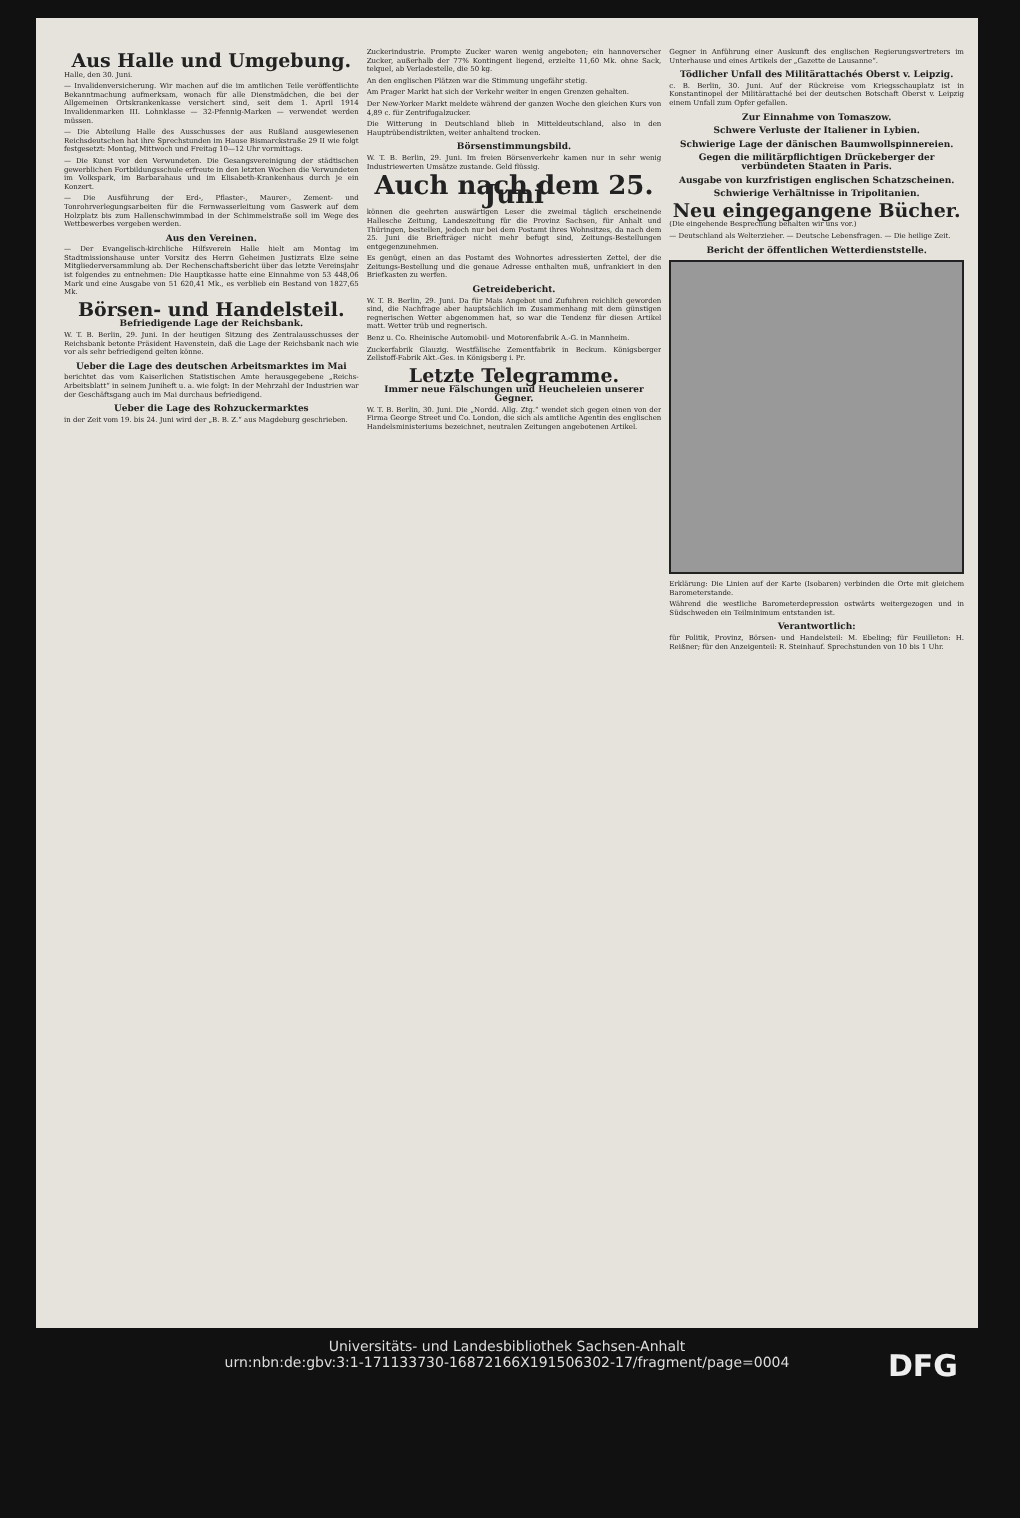Aus Halle und Umgebung.
Halle, den 30. Juni.
— Invalidenversicherung. Wir machen auf die im amtlichen Teile veröffentlichte Bekanntmachung aufmerksam, wonach für alle Dienstmädchen, die bei der Allgemeinen Ortskrankenkasse versichert sind, seit dem 1. April 1914 Invalidenmarken III. Lohnklasse — 32-Pfennig-Marken — verwendet werden müssen.
— Die Abteilung Halle des Ausschusses der aus Rußland ausgewiesenen Reichsdeutschen hat ihre Sprechstunden im Hause Bismarckstraße 29 II wie folgt festgesetzt: Montag, Mittwoch und Freitag 10—12 Uhr vormittags.
— Die Kunst vor den Verwundeten. Die Gesangsvereinigung der städtischen gewerblichen Fortbildungsschule erfreute in den letzten Wochen die Verwundeten im Volkspark, im Barbarahaus und im Elisabeth-Krankenhaus durch je ein Konzert.
— Die Ausführung der Erd-, Pflaster-, Maurer-, Zement- und Tonrohrverlegungsarbeiten für die Fernwasserleitung vom Gaswerk auf dem Holzplatz bis zum Hallenschwimmbad in der Schimmelstraße soll im Wege des Wettbewerbes vergeben werden.
Aus den Vereinen.
— Der Evangelisch-kirchliche Hilfsverein Halle hielt am Montag im Stadtmissionshause unter Vorsitz des Herrn Geheimen Justizrats Elze seine Mitgliederversammlung ab. Der Rechenschaftsbericht über das letzte Vereinsjahr ist folgendes zu entnehmen: Die Hauptkasse hatte eine Einnahme von 53 448,06 Mark und eine Ausgabe von 51 620,41 Mk., es verblieb ein Bestand von 1827,65 Mk.
Börsen- und Handelsteil.
Befriedigende Lage der Reichsbank.
W. T. B. Berlin, 29. Juni. In der heutigen Sitzung des Zentralausschusses der Reichsbank betonte Präsident Havenstein, daß die Lage der Reichsbank nach wie vor als sehr befriedigend gelten könne.
Ueber die Lage des deutschen Arbeitsmarktes im Mai
berichtet das vom Kaiserlichen Statistischen Amte herausgegebene „Reichs-Arbeitsblatt“ in seinem Juniheft u. a. wie folgt: In der Mehrzahl der Industrien war der Geschäftsgang auch im Mai durchaus befriedigend.
Ueber die Lage des Rohzuckermarktes
in der Zeit vom 19. bis 24. Juni wird der „B. B. Z.“ aus Magdeburg geschrieben.
Zuckerindustrie. Prompte Zucker waren wenig angeboten; ein hannoverscher Zucker, außerhalb der 77% Kontingent liegend, erzielte 11,60 Mk. ohne Sack, telquel, ab Verladestelle, die 50 kg.
An den englischen Plätzen war die Stimmung ungefähr stetig.
Am Prager Markt hat sich der Verkehr weiter in engen Grenzen gehalten.
Der New-Yorker Markt meldete während der ganzen Woche den gleichen Kurs von 4,89 c. für Zentrifugalzucker.
Die Witterung in Deutschland blieb in Mitteldeutschland, also in den Hauptrübendistrikten, weiter anhaltend trocken.
Börsenstimmungsbild.
W. T. B. Berlin, 29. Juni. Im freien Börsenverkehr kamen nur in sehr wenig Industriewerten Umsätze zustande. Geld flüssig.
Auch nach dem 25. Juni
können die geehrten auswärtigen Leser die zweimal täglich erscheinende Hallesche Zeitung, Landeszeitung für die Provinz Sachsen, für Anhalt und Thüringen, bestellen, jedoch nur bei dem Postamt ihres Wohnsitzes, da nach dem 25. Juni die Briefträger nicht mehr befugt sind, Zeitungs-Bestellungen entgegenzunehmen.
Es genügt, einen an das Postamt des Wohnortes adressierten Zettel, der die Zeitungs-Bestellung und die genaue Adresse enthalten muß, unfrankiert in den Briefkasten zu werfen.
Getreidebericht.
W. T. B. Berlin, 29. Juni. Da für Mais Angebot und Zufuhren reichlich geworden sind, die Nachfrage aber hauptsächlich im Zusammenhang mit dem günstigen regnerischen Wetter abgenommen hat, so war die Tendenz für diesen Artikel matt. Wetter trüb und regnerisch.
Benz u. Co. Rheinische Automobil- und Motorenfabrik A.-G. in Mannheim.
Zuckerfabrik Glauzig. Westfälische Zementfabrik in Beckum. Königsberger Zellstoff-Fabrik Akt.-Ges. in Königsberg i. Pr.
Letzte Telegramme.
Immer neue Fälschungen und Heucheleien unserer Gegner.
W. T. B. Berlin, 30. Juni. Die „Nordd. Allg. Ztg.“ wendet sich gegen einen von der Firma George Street und Co. London, die sich als amtliche Agentin des englischen Handelsministeriums bezeichnet, neutralen Zeitungen angebotenen Artikel.
Gegner in Anführung einer Auskunft des englischen Regierungsvertreters im Unterhause und eines Artikels der „Gazette de Lausanne“.
Tödlicher Unfall des Militärattachés Oberst v. Leipzig.
c. B. Berlin, 30. Juni. Auf der Rückreise vom Kriegsschauplatz ist in Konstantinopel der Militärattaché bei der deutschen Botschaft Oberst v. Leipzig einem Unfall zum Opfer gefallen.
Zur Einnahme von Tomaszow.
Schwere Verluste der Italiener in Lybien.
Schwierige Lage der dänischen Baumwollspinnereien.
Gegen die militärpflichtigen Drückeberger der verbündeten Staaten in Paris.
Ausgabe von kurzfristigen englischen Schatzscheinen.
Schwierige Verhältnisse in Tripolitanien.
Neu eingegangene Bücher.
(Die eingehende Besprechung behalten wir uns vor.)
— Deutschland als Welterzieher. — Deutsche Lebensfragen. — Die heilige Zeit.
Bericht der öffentlichen Wetterdienststelle.
Erklärung: Die Linien auf der Karte (Isobaren) verbinden die Orte mit gleichem Barometerstande.
Während die westliche Barometerdepression ostwärts weitergezogen und in Südschweden ein Teilminimum entstanden ist.
Verantwortlich:
für Politik, Provinz, Börsen- und Handelsteil: M. Ebeling; für Feuilleton: H. Reißner; für den Anzeigenteil: R. Steinhauf. Sprechstunden von 10 bis 1 Uhr.
Universitäts- und Landesbibliothek Sachsen-Anhalt
urn:nbn:de:gbv:3:1-171133730-16872166X191506302-17/fragment/page=0004
DFG